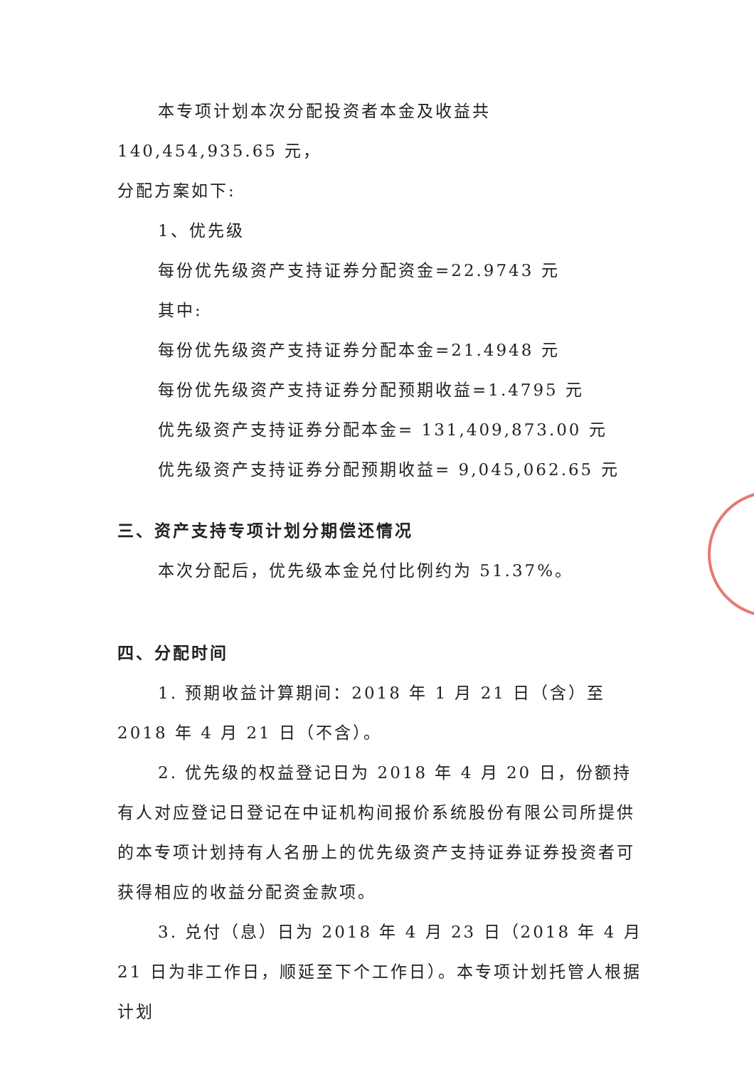本专项计划本次分配投资者本金及收益共 140,454,935.65 元，
分配方案如下:
1、优先级
每份优先级资产支持证券分配资金=22.9743 元
其中:
每份优先级资产支持证券分配本金=21.4948 元
每份优先级资产支持证券分配预期收益=1.4795 元
优先级资产支持证券分配本金= 131,409,873.00 元
优先级资产支持证券分配预期收益= 9,045,062.65 元
三、资产支持专项计划分期偿还情况
本次分配后，优先级本金兑付比例约为 51.37%。
四、分配时间
1. 预期收益计算期间：2018 年 1 月 21 日（含）至 2018 年 4 月 21 日（不含）。
2. 优先级的权益登记日为 2018 年 4 月 20 日，份额持有人对应登记日登记在中证机构间报价系统股份有限公司所提供的本专项计划持有人名册上的优先级资产支持证券证券投资者可获得相应的收益分配资金款项。
3. 兑付（息）日为 2018 年 4 月 23 日（2018 年 4 月 21 日为非工作日，顺延至下个工作日）。本专项计划托管人根据计划